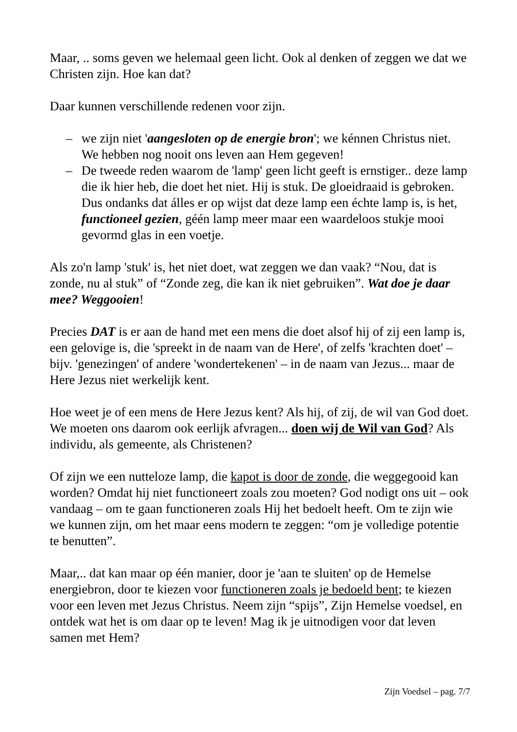Maar, .. soms geven we helemaal geen licht. Ook al denken of zeggen we dat we Christen zijn. Hoe kan dat?
Daar kunnen verschillende redenen voor zijn.
– we zijn niet 'aangesloten op de energie bron'; we kénnen Christus niet. We hebben nog nooit ons leven aan Hem gegeven!
– De tweede reden waarom de 'lamp' geen licht geeft is ernstiger.. deze lamp die ik hier heb, die doet het niet. Hij is stuk. De gloeidraaid is gebroken. Dus ondanks dat álles er op wijst dat deze lamp een échte lamp is, is het, functioneel gezien, géén lamp meer maar een waardeloos stukje mooi gevormd glas in een voetje.
Als zo'n lamp 'stuk' is, het niet doet, wat zeggen we dan vaak? “Nou, dat is zonde, nu al stuk” of “Zonde zeg, die kan ik niet gebruiken”. Wat doe je daar mee? Weggooien!
Precies DAT is er aan de hand met een mens die doet alsof hij of zij een lamp is, een gelovige is, die 'spreekt in de naam van de Here', of zelfs 'krachten doet' – bijv. 'genezingen' of andere 'wondertekenen' – in de naam van Jezus... maar de Here Jezus niet werkelijk kent.
Hoe weet je of een mens de Here Jezus kent? Als hij, of zij, de wil van God doet. We moeten ons daarom ook eerlijk afvragen... doen wij de Wil van God? Als individu, als gemeente, als Christenen?
Of zijn we een nutteloze lamp, die kapot is door de zonde, die weggegooid kan worden? Omdat hij niet functioneert zoals zou moeten? God nodigt ons uit – ook vandaag – om te gaan functioneren zoals Hij het bedoelt heeft. Om te zijn wie we kunnen zijn, om het maar eens modern te zeggen: “om je volledige potentie te benutten”.
Maar,.. dat kan maar op één manier, door je 'aan te sluiten' op de Hemelse energiebron, door te kiezen voor functioneren zoals je bedoeld bent; te kiezen voor een leven met Jezus Christus. Neem zijn “spijs”, Zijn Hemelse voedsel, en ontdek wat het is om daar op te leven! Mag ik je uitnodigen voor dat leven samen met Hem?
Zijn Voedsel – pag. 7/7